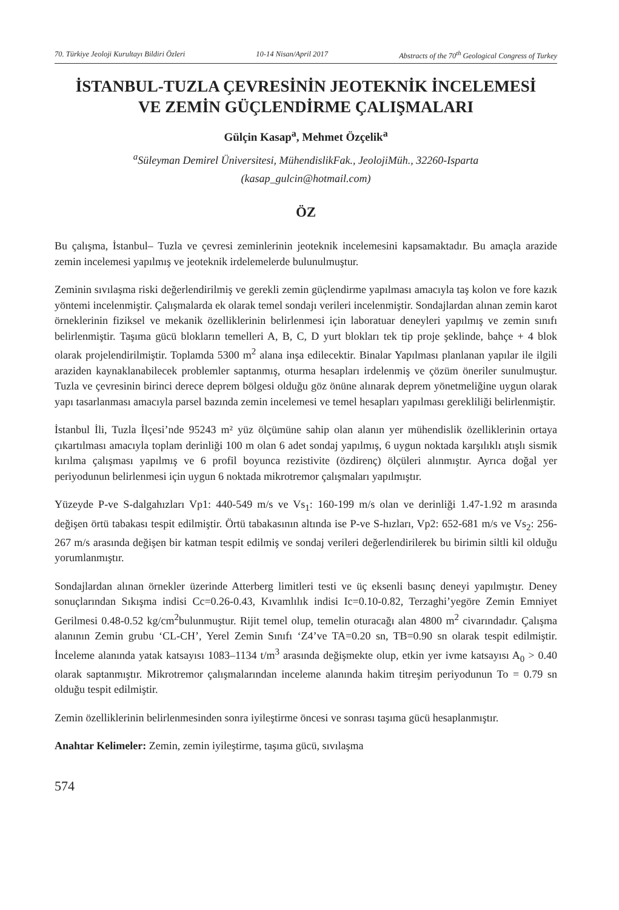70. Türkiye Jeoloji Kurultayı Bildiri Özleri 10-14 Nisan/April 2017 Abstracts of the 70<sup>th</sup> Geological Congress of Turkey
İSTANBUL-TUZLA ÇEVRESİNİN JEOTEKNİK İNCELEMESİ
VE ZEMİN GÜÇLENDİRME ÇALIŞMALARI
Gülçin Kasap<sup>a</sup>, Mehmet Özçelik<sup>a</sup>
<sup>a</sup> Süleyman Demirel Üniversitesi, MühendislikFak., JeolojiMüh., 32260-Isparta
(kasap_gulcin@hotmail.com)
ÖZ
Bu çalışma, İstanbul– Tuzla ve çevresi zeminlerinin jeoteknik incelemesini kapsamaktadır. Bu amaçla arazide zemin incelemesi yapılmış ve jeoteknik irdelemelerde bulunulmuştur.
Zeminin sıvılaşma riski değerlendirilmiş ve gerekli zemin güçlendirme yapılması amacıyla taş kolon ve fore kazık yöntemi incelenmiştir. Çalışmalarda ek olarak temel sondajı verileri incelenmiştir. Sondajlardan alınan zemin karot örneklerinin fiziksel ve mekanik özelliklerinin belirlenmesi için laboratuar deneyleri yapılmış ve zemin sınıfı belirlenmiştir. Taşıma gücü blokların temelleri A, B, C, D yurt blokları tek tip proje şeklinde, bahçe + 4 blok olarak projelendirilmiştir. Toplamda 5300 m<sup>2</sup> alana inşa edilecektir. Binalar Yapılması planlanan yapılar ile ilgili araziden kaynaklanabilecek problemler saptanmış, oturma hesapları irdelenmiş ve çözüm öneriler sunulmuştur. Tuzla ve çevresinin birinci derece deprem bölgesi olduğu göz önüne alınarak deprem yönetmeliğine uygun olarak yapı tasarlanması amacıyla parsel bazında zemin incelemesi ve temel hesapları yapılması gerekliliği belirlenmiştir.
İstanbul İli, Tuzla İlçesi’nde 95243 m² yüz ölçümüne sahip olan alanın yer mühendislik özelliklerinin ortaya çıkartılması amacıyla toplam derinliği 100 m olan 6 adet sondaj yapılmış, 6 uygun noktada karşılıklı atışlı sismik kırılma çalışması yapılmış ve 6 profil boyunca rezistivite (özdirenç) ölçüleri alınmıştır. Ayrıca doğal yer periyodunun belirlenmesi için uygun 6 noktada mikrotremor çalışmaları yapılmıştır.
Yüzeyde P-ve S-dalgahızları Vp1: 440-549 m/s ve Vs<sub>1</sub>: 160-199 m/s olan ve derinliği 1.47-1.92 m arasında değişen örtü tabakası tespit edilmiştir. Örtü tabakasının altında ise P-ve S-hızları, Vp2: 652-681 m/s ve Vs<sub>2</sub>: 256-267 m/s arasında değişen bir katman tespit edilmiş ve sondaj verileri değerlendirilerek bu birimin siltli kil olduğu yorumlanmıştır.
Sondajlardan alınan örnekler üzerinde Atterberg limitleri testi ve üç eksenli basınç deneyi yapılmıştır. Deney sonuçlarından Sıkışma indisi Cc=0.26-0.43, Kıvamlılık indisi Ic=0.10-0.82, Terzaghi’yegöre Zemin Emniyet Gerilmesi 0.48-0.52 kg/cm<sup>2</sup>bulunmuştur. Rijit temel olup, temelin oturacağı alan 4800 m<sup>2</sup> civarındadır. Çalışma alanının Zemin grubu ‘CL-CH’, Yerel Zemin Sınıfı ‘Z4’ve TA=0.20 sn, TB=0.90 sn olarak tespit edilmiştir. İnceleme alanında yatak katsayısı 1083–1134 t/m<sup>3</sup> arasında değişmekte olup, etkin yer ivme katsayısı A<sub>0</sub> > 0.40 olarak saptanmıştır. Mikrotremor çalışmalarından inceleme alanında hakim titreşim periyodunun To = 0.79 sn olduğu tespit edilmiştir.
Zemin özelliklerinin belirlenmesinden sonra iyileştirme öncesi ve sonrası taşıma gücü hesaplanmıştır.
Anahtar Kelimeler: Zemin, zemin iyileştirme, taşıma gücü, sıvılaşma
574